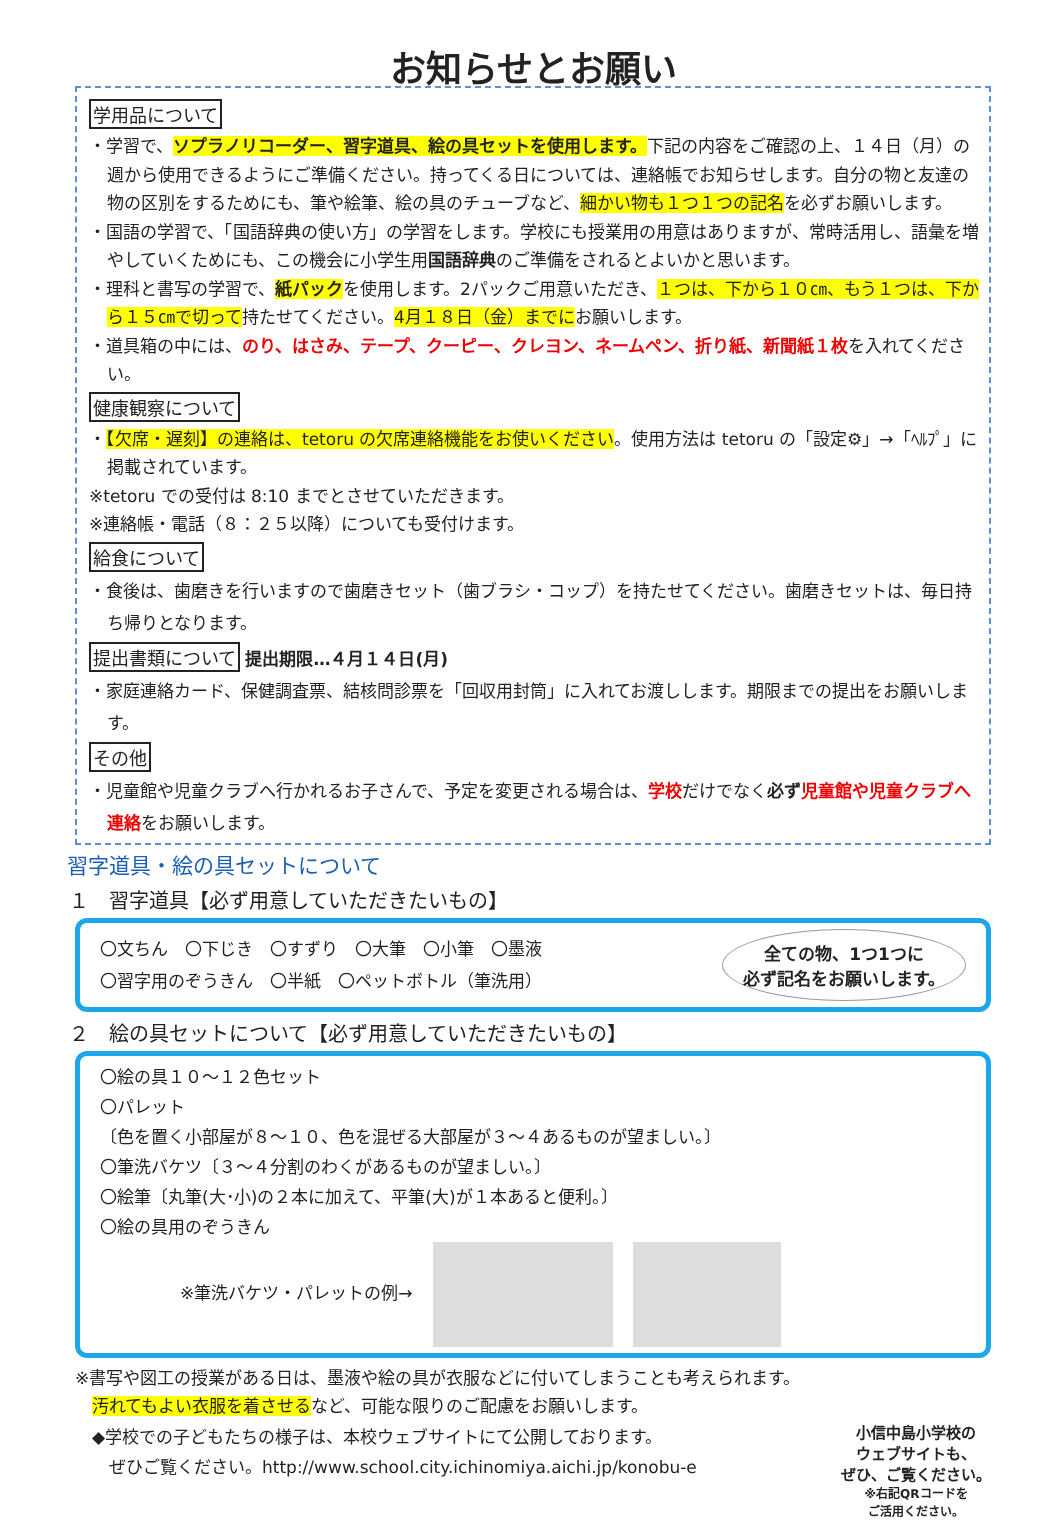お知らせとお願い
学用品について
・学習で、ソプラノリコーダー、習字道具、絵の具セットを使用します。下記の内容をご確認の上、１４日（月）の週から使用できるようにご準備ください。持ってくる日については、連絡帳でお知らせします。自分の物と友達の物の区別をするためにも、筆や絵筆、絵の具のチューブなど、細かい物も１つ１つの記名を必ずお願いします。
・国語の学習で、「国語辞典の使い方」の学習をします。学校にも授業用の用意はありますが、常時活用し、語彙を増やしていくためにも、この機会に小学生用国語辞典のご準備をされるとよいかと思います。
・理科と書写の学習で、紙パックを使用します。2パックご用意いただき、１つは、下から１０㎝、もう１つは、下から１５㎝で切って持たせてください。4月１８日（金）までにお願いします。
・道具箱の中には、のり、はさみ、テープ、クーピー、クレヨン、ネームペン、折り紙、新聞紙１枚を入れてください。
健康観察について
・【欠席・遅刻】の連絡は、tetoru の欠席連絡機能をお使いください。使用方法は tetoru の「設定⚙」→「ﾍﾙﾌﾟ」に掲載されています。
※tetoru での受付は 8:10 までとさせていただきます。
※連絡帳・電話（８：２５以降）についても受付けます。
給食について
・食後は、歯磨きを行いますので歯磨きセット（歯ブラシ・コップ）を持たせてください。歯磨きセットは、毎日持ち帰りとなります。
提出書類について 提出期限…４月１４日(月)
・家庭連絡カード、保健調査票、結核問診票を「回収用封筒」に入れてお渡しします。期限までの提出をお願いします。
その他
・児童館や児童クラブへ行かれるお子さんで、予定を変更される場合は、学校だけでなく必ず 児童館や児童クラブへ連絡をお願いします。
習字道具・絵の具セットについて
１　習字道具【必ず用意していただきたいもの】
〇文ちん　〇下じき　〇すずり　〇大筆　〇小筆　〇墨液
〇習字用のぞうきん　〇半紙　〇ペットボトル（筆洗用）
全ての物、1つ1つに
必ず記名をお願いします。
２　絵の具セットについて【必ず用意していただきたいもの】
〇絵の具１０～１２色セット
〇パレット
〔色を置く小部屋が８～１０、色を混ぜる大部屋が３～４あるものが望ましい。〕
〇筆洗バケツ〔３～４分割のわくがあるものが望ましい。〕
〇絵筆〔丸筆(大･小)の２本に加えて、平筆(大)が１本あると便利。〕
〇絵の具用のぞうきん
※筆洗バケツ・パレットの例→
※書写や図工の授業がある日は、墨液や絵の具が衣服などに付いてしまうことも考えられます。
　汚れてもよい衣服を着させるなど、可能な限りのご配慮をお願いします。
　◆学校での子どもたちの様子は、本校ウェブサイトにて公開しております。
　　ぜひご覧ください。http://www.school.city.ichinomiya.aichi.jp/konobu-e
小信中島小学校の
ウェブサイトも、
ぜひ、ご覧ください。
※右記QRコードを
ご活用ください。